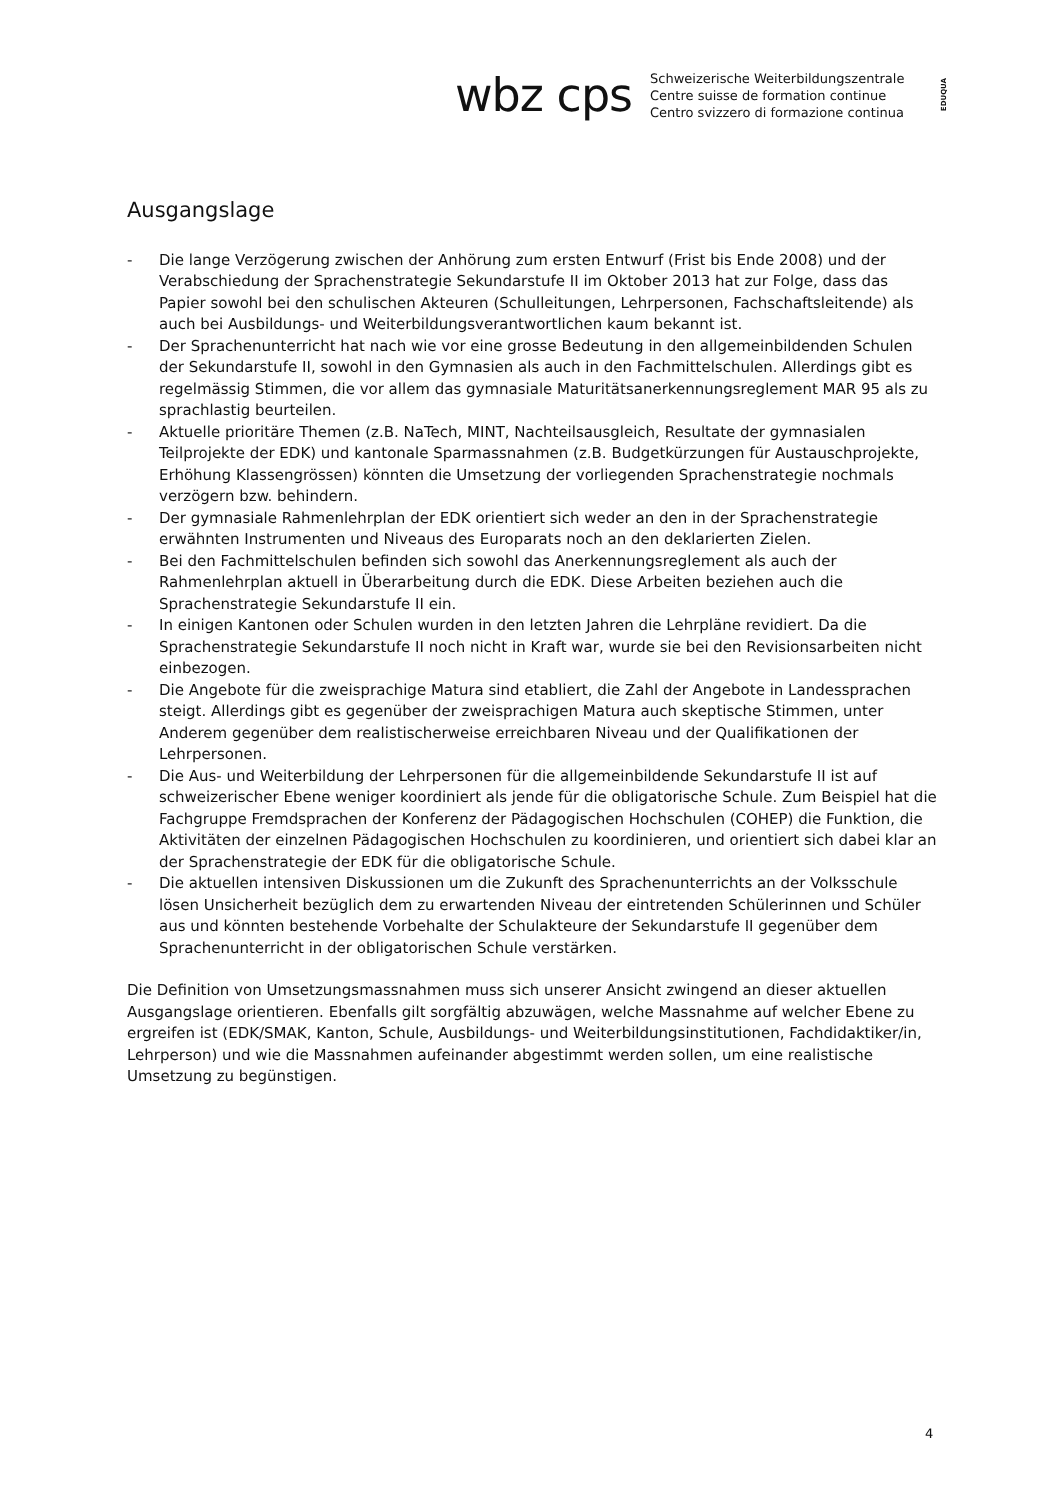wbz cps
Schweizerische Weiterbildungszentrale
Centre suisse de formation continue
Centro svizzero di formazione continua
EDUQUA
Ausgangslage
- Die lange Verzögerung zwischen der Anhörung zum ersten Entwurf (Frist bis Ende 2008) und der Verabschiedung der Sprachenstrategie Sekundarstufe II im Oktober 2013 hat zur Folge, dass das Papier sowohl bei den schulischen Akteuren (Schulleitungen, Lehrpersonen, Fachschaftsleitende) als auch bei Ausbildungs- und Weiterbildungsverantwortlichen kaum bekannt ist.
- Der Sprachenunterricht hat nach wie vor eine grosse Bedeutung in den allgemeinbildenden Schulen der Sekundarstufe II, sowohl in den Gymnasien als auch in den Fachmittelschulen. Allerdings gibt es regelmässig Stimmen, die vor allem das gymnasiale Maturitätsanerkennungsreglement MAR 95 als zu sprachlastig beurteilen.
- Aktuelle prioritäre Themen (z.B. NaTech, MINT, Nachteilsausgleich, Resultate der gymnasialen Teilprojekte der EDK) und kantonale Sparmassnahmen (z.B. Budgetkürzungen für Austauschprojekte, Erhöhung Klassengrössen) könnten die Umsetzung der vorliegenden Sprachenstrategie nochmals verzögern bzw. behindern.
- Der gymnasiale Rahmenlehrplan der EDK orientiert sich weder an den in der Sprachenstrategie erwähnten Instrumenten und Niveaus des Europarats noch an den deklarierten Zielen.
- Bei den Fachmittelschulen befinden sich sowohl das Anerkennungsreglement als auch der Rahmenlehrplan aktuell in Überarbeitung durch die EDK. Diese Arbeiten beziehen auch die Sprachenstrategie Sekundarstufe II ein.
- In einigen Kantonen oder Schulen wurden in den letzten Jahren die Lehrpläne revidiert. Da die Sprachenstrategie Sekundarstufe II noch nicht in Kraft war, wurde sie bei den Revisionsarbeiten nicht einbezogen.
- Die Angebote für die zweisprachige Matura sind etabliert, die Zahl der Angebote in Landessprachen steigt. Allerdings gibt es gegenüber der zweisprachigen Matura auch skeptische Stimmen, unter Anderem gegenüber dem realistischerweise erreichbaren Niveau und der Qualifikationen der Lehrpersonen.
- Die Aus- und Weiterbildung der Lehrpersonen für die allgemeinbildende Sekundarstufe II ist auf schweizerischer Ebene weniger koordiniert als jende für die obligatorische Schule. Zum Beispiel hat die Fachgruppe Fremdsprachen der Konferenz der Pädagogischen Hochschulen (COHEP) die Funktion, die Aktivitäten der einzelnen Pädagogischen Hochschulen zu koordinieren, und orientiert sich dabei klar an der Sprachenstrategie der EDK für die obligatorische Schule.
- Die aktuellen intensiven Diskussionen um die Zukunft des Sprachenunterrichts an der Volksschule lösen Unsicherheit bezüglich dem zu erwartenden Niveau der eintretenden Schülerinnen und Schüler aus und könnten bestehende Vorbehalte der Schulakteure der Sekundarstufe II gegenüber dem Sprachenunterricht in der obligatorischen Schule verstärken.
Die Definition von Umsetzungsmassnahmen muss sich unserer Ansicht zwingend an dieser aktuellen Ausgangslage orientieren. Ebenfalls gilt sorgfältig abzuwägen, welche Massnahme auf welcher Ebene zu ergreifen ist (EDK/SMAK, Kanton, Schule, Ausbildungs- und Weiterbildungsinstitutionen, Fachdidaktiker/in, Lehrperson) und wie die Massnahmen aufeinander abgestimmt werden sollen, um eine realistische Umsetzung zu begünstigen.
4